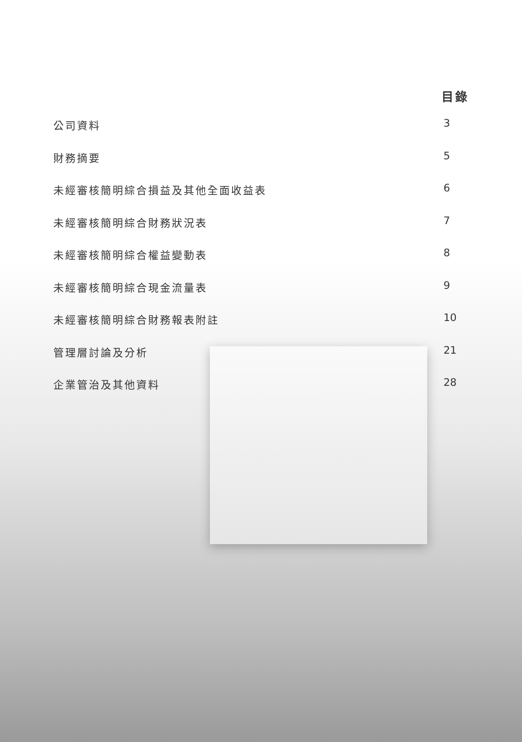目錄
公司資料 3
財務摘要 5
未經審核簡明綜合損益及其他全面收益表 6
未經審核簡明綜合財務狀況表 7
未經審核簡明綜合權益變動表 8
未經審核簡明綜合現金流量表 9
未經審核簡明綜合財務報表附註 10
管理層討論及分析 21
企業管治及其他資料 28